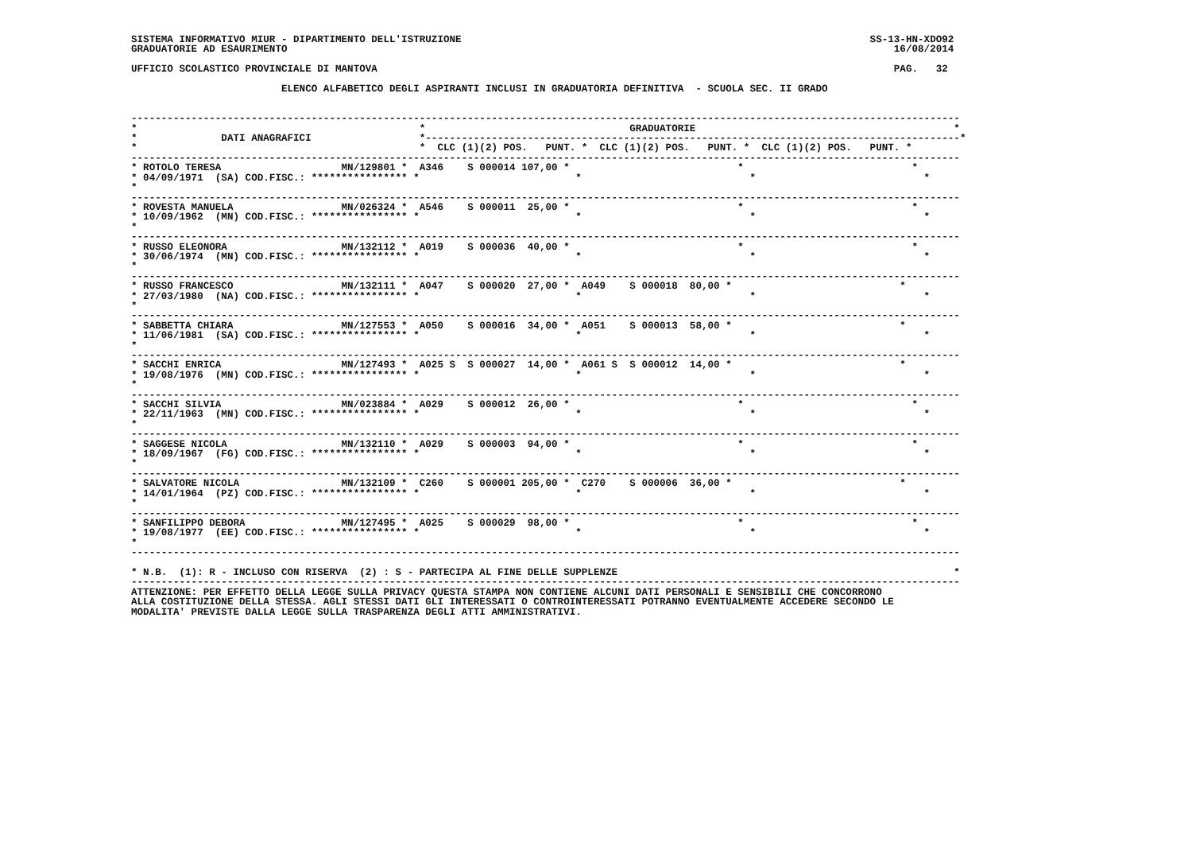SISTEMA INFORMATIVO MIUR - DIPARTIMENTO DELL'ISTRUZIONE                                                                    SS-13-HN-XDO92
GRADUATORIE AD ESAURIMENTO                                                                                                     16/08/2014

UFFICIO SCOLASTICO PROVINCIALE DI MANTOVA                                                                                      PAG.   32

                         ELENCO ALFABETICO DEGLI ASPIRANTI INCLUSI IN GRADUATORIA DEFINITIVA  - SCUOLA SEC. II GRADO


------------------------------------------------------------------------------------------------------------------------------------------
*                                               *                                  GRADUATORIE                                           *
*              DATI ANAGRAFICI                  *-----------------------------------------------------------------------------------------*
*                                               *  CLC (1)(2) POS.   PUNT. *  CLC (1)(2) POS.   PUNT. *  CLC (1)(2) POS.   PUNT. *
------------------------------------------------------------------------------------------------------------------------------------------
* ROTOLO TERESA                    MN/129801 *  A346    S 000014 107,00 *                            *                            *
* 04/09/1971  (SA) COD.FISC.: **************** *                          *                            *                            *
*
------------------------------------------------------------------------------------------------------------------------------------------
* ROVESTA MANUELA                  MN/026324 *  A546    S 000011  25,00 *                            *                            *
* 10/09/1962  (MN) COD.FISC.: **************** *                          *                            *                            *
*
------------------------------------------------------------------------------------------------------------------------------------------
* RUSSO ELEONORA                   MN/132112 *  A019    S 000036  40,00 *                            *                            *
* 30/06/1974  (MN) COD.FISC.: **************** *                          *                            *                            *
*
------------------------------------------------------------------------------------------------------------------------------------------
* RUSSO FRANCESCO                  MN/132111 *  A047    S 000020  27,00 *  A049    S 000018  80,00 *                            *
* 27/03/1980  (NA) COD.FISC.: **************** *                          *                            *                            *
*
------------------------------------------------------------------------------------------------------------------------------------------
* SABBETTA CHIARA                  MN/127553 *  A050    S 000016  34,00 *  A051    S 000013  58,00 *                            *
* 11/06/1981  (SA) COD.FISC.: **************** *                          *                            *                            *
*
------------------------------------------------------------------------------------------------------------------------------------------
* SACCHI ENRICA                    MN/127493 *  A025 S  S 000027  14,00 *  A061 S  S 000012  14,00 *                            *
* 19/08/1976  (MN) COD.FISC.: **************** *                          *                            *                            *
*
------------------------------------------------------------------------------------------------------------------------------------------
* SACCHI SILVIA                    MN/023884 *  A029    S 000012  26,00 *                            *                            *
* 22/11/1963  (MN) COD.FISC.: **************** *                          *                            *                            *
*
------------------------------------------------------------------------------------------------------------------------------------------
* SAGGESE NICOLA                   MN/132110 *  A029    S 000003  94,00 *                            *                            *
* 18/09/1967  (FG) COD.FISC.: **************** *                          *                            *                            *
*
------------------------------------------------------------------------------------------------------------------------------------------
* SALVATORE NICOLA                 MN/132109 *  C260    S 000001 205,00 *  C270    S 000006  36,00 *                            *
* 14/01/1964  (PZ) COD.FISC.: **************** *                          *                            *                            *
*
------------------------------------------------------------------------------------------------------------------------------------------
* SANFILIPPO DEBORA                MN/127495 *  A025    S 000029  98,00 *                            *                            *
* 19/08/1977  (EE) COD.FISC.: **************** *                          *                            *                            *
*
------------------------------------------------------------------------------------------------------------------------------------------

* N.B.  (1): R - INCLUSO CON RISERVA  (2) : S - PARTECIPA AL FINE DELLE SUPPLENZE                                                        *
------------------------------------------------------------------------------------------------------------------------------------------
ATTENZIONE: PER EFFETTO DELLA LEGGE SULLA PRIVACY QUESTA STAMPA NON CONTIENE ALCUNI DATI PERSONALI E SENSIBILI CHE CONCORRONO
ALLA COSTITUZIONE DELLA STESSA. AGLI STESSI DATI GLI INTERESSATI O CONTROINTERESSATI POTRANNO EVENTUALMENTE ACCEDERE SECONDO LE
MODALITA' PREVISTE DALLA LEGGE SULLA TRASPARENZA DEGLI ATTI AMMINISTRATIVI.